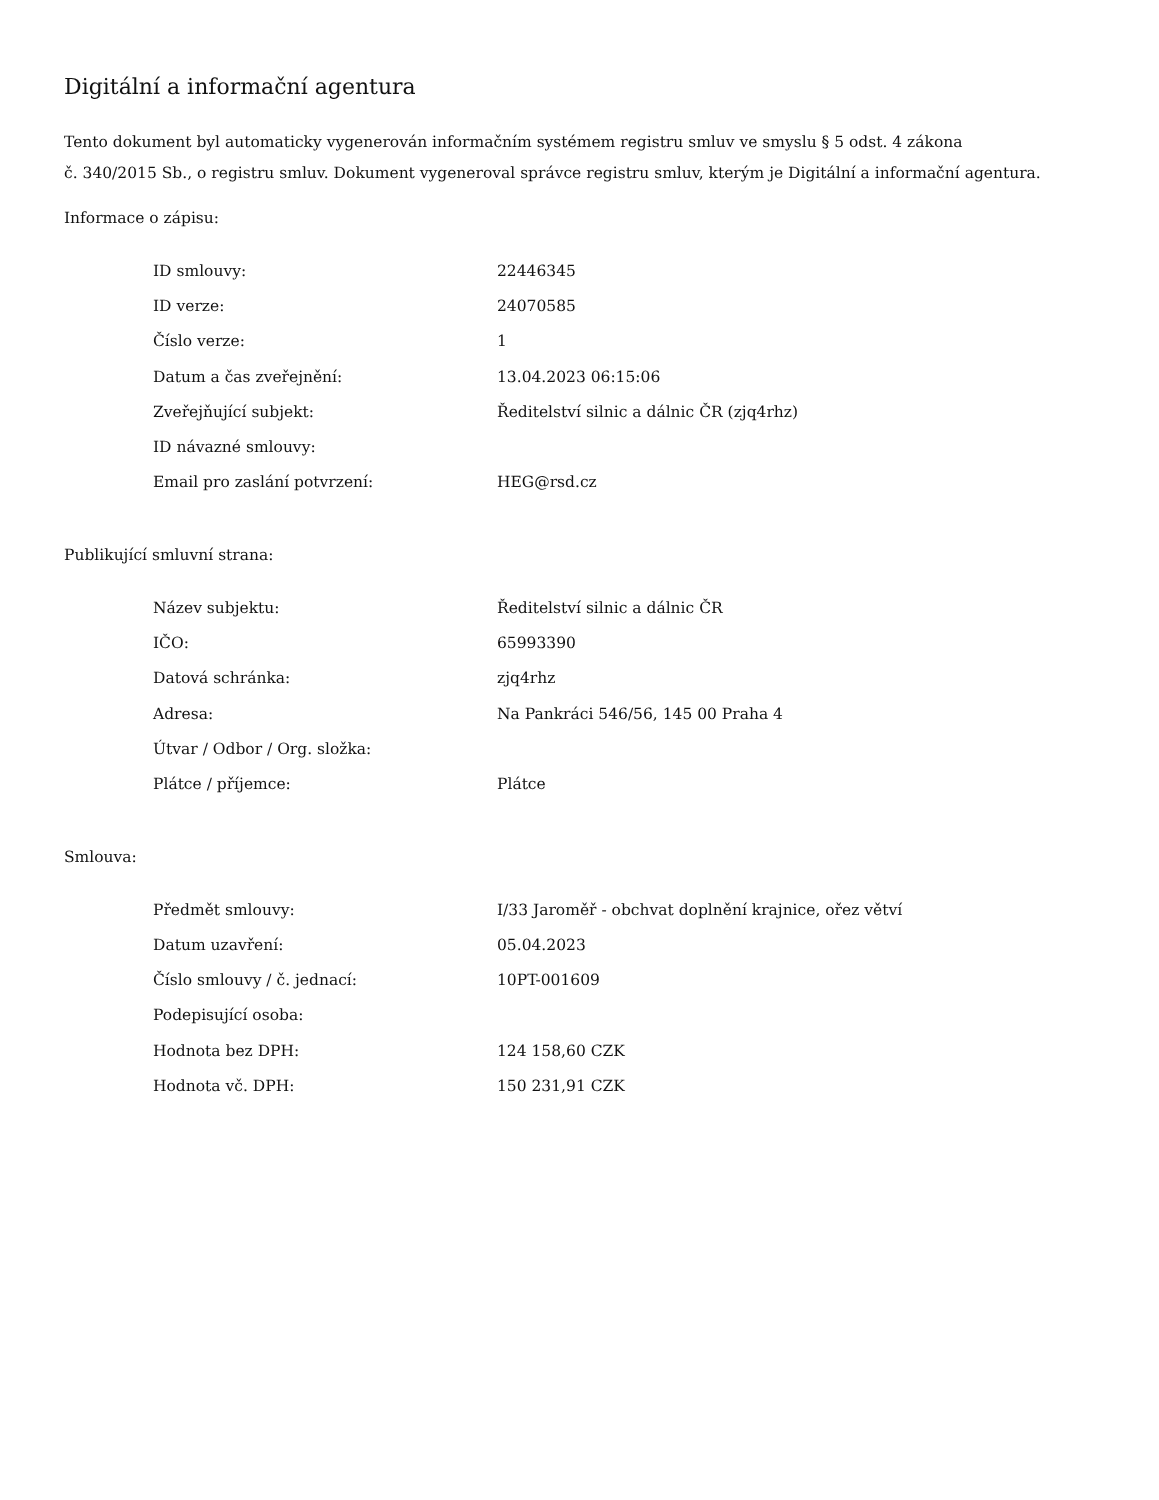Digitální a informační agentura
Tento dokument byl automaticky vygenerován informačním systémem registru smluv ve smyslu § 5 odst. 4 zákona
č. 340/2015 Sb., o registru smluv. Dokument vygeneroval správce registru smluv, kterým je Digitální a informační agentura.
Informace o zápisu:
| ID smlouvy: | 22446345 |
| ID verze: | 24070585 |
| Číslo verze: | 1 |
| Datum a čas zveřejnění: | 13.04.2023 06:15:06 |
| Zveřejňující subjekt: | Ředitelství silnic a dálnic ČR (zjq4rhz) |
| ID návazné smlouvy: | |
| Email pro zaslání potvrzení: | HEG@rsd.cz |
Publikující smluvní strana:
| Název subjektu: | Ředitelství silnic a dálnic ČR |
| IČO: | 65993390 |
| Datová schránka: | zjq4rhz |
| Adresa: | Na Pankráci 546/56, 145 00 Praha 4 |
| Útvar / Odbor / Org. složka: | |
| Plátce / příjemce: | Plátce |
Smlouva:
| Předmět smlouvy: | I/33 Jaroměř - obchvat doplnění krajnice, ořez větví |
| Datum uzavření: | 05.04.2023 |
| Číslo smlouvy / č. jednací: | 10PT-001609 |
| Podepisující osoba: | |
| Hodnota bez DPH: | 124 158,60 CZK |
| Hodnota vč. DPH: | 150 231,91 CZK |